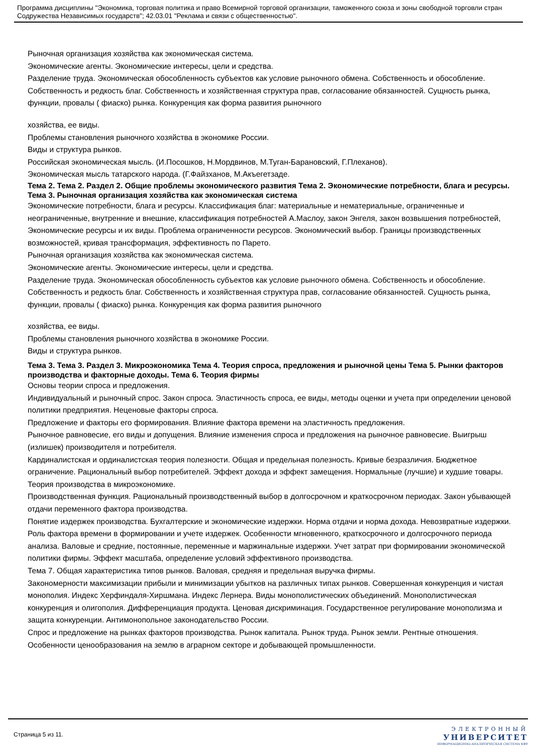Программа дисциплины "Экономика, торговая политика и право Всемирной торговой организации, таможенного союза и зоны свободной торговли стран Содружества Независимых государств"; 42.03.01 "Реклама и связи с общественностью".
Рыночная организация хозяйства как экономическая система.
Экономические агенты. Экономические интересы, цели и средства.
Разделение труда. Экономическая обособленность субъектов как условие рыночного обмена. Собственность и обособление. Собственность и редкость благ. Собственность и хозяйственная структура прав, согласование обязанностей. Сущность рынка, функции, провалы ( фиаско) рынка. Конкуренция как форма развития рыночного
хозяйства, ее виды.
Проблемы становления рыночного хозяйства в экономике России.
Виды и структура рынков.
Российская экономическая мысль. (И.Посошков, Н.Мордвинов, М.Туган-Барановский, Г.Плеханов).
Экономическая мысль татарского народа. (Г.Файзханов, М.Акъегетзаде.
Тема 2. Тема 2. Раздел 2. Общие проблемы экономического развития Тема 2. Экономические потребности, блага и ресурсы. Тема 3. Рыночная организация хозяйства как экономическая система
Экономические потребности, блага и ресурсы. Классификация благ: материальные и нематериальные, ограниченные и неограниченные, внутренние и внешние, классификация потребностей А.Маслоу, закон Энгеля, закон возвышения потребностей, Экономические ресурсы и их виды. Проблема ограниченности ресурсов. Экономический выбор. Границы производственных возможностей, кривая трансформация, эффективность по Парето.
Рыночная организация хозяйства как экономическая система.
Экономические агенты. Экономические интересы, цели и средства.
Разделение труда. Экономическая обособленность субъектов как условие рыночного обмена. Собственность и обособление. Собственность и редкость благ. Собственность и хозяйственная структура прав, согласование обязанностей. Сущность рынка, функции, провалы ( фиаско) рынка. Конкуренция как форма развития рыночного
хозяйства, ее виды.
Проблемы становления рыночного хозяйства в экономике России.
Виды и структура рынков.
Тема 3. Тема 3. Раздел 3. Микроэкономика Тема 4. Теория спроса, предложения и рыночной цены Тема 5. Рынки факторов производства и факторные доходы. Тема 6. Теория фирмы
Основы теории спроса и предложения.
Индивидуальный и рыночный спрос. Закон спроса. Эластичность спроса, ее виды, методы оценки и учета при определении ценовой политики предприятия. Неценовые факторы спроса.
Предложение и факторы его формирования. Влияние фактора времени на эластичность предложения.
Рыночное равновесие, его виды и допущения. Влияние изменения спроса и предложения на рыночное равновесие. Выигрыш (излишек) производителя и потребителя.
Кардиналистская и ординалистская теория полезности. Общая и предельная полезность. Кривые безразличия. Бюджетное ограничение. Рациональный выбор потребителей. Эффект дохода и эффект замещения. Нормальные (лучшие) и худшие товары.
Теория производства в микроэкономике.
Производственная функция. Рациональный производственный выбор в долгосрочном и краткосрочном периодах. Закон убывающей отдачи переменного фактора производства.
Понятие издержек производства. Бухгалтерские и экономические издержки. Норма отдачи и норма дохода. Невозвратные издержки. Роль фактора времени в формировании и учете издержек. Особенности мгновенного, краткосрочного и долгосрочного периода анализа. Валовые и средние, постоянные, переменные и маржинальные издержки. Учет затрат при формировании экономической политики фирмы. Эффект масштаба, определение условий эффективного производства.
Тема 7. Общая характеристика типов рынков. Валовая, средняя и предельная выручка фирмы.
Закономерности максимизации прибыли и минимизации убытков на различных типах рынков. Совершенная конкуренция и чистая монополия. Индекс Херфиндаля-Хиршмана. Индекс Лернера. Виды монополистических объединений. Монополистическая конкуренция и олигополия. Дифференциация продукта. Ценовая дискриминация. Государственное регулирование монополизма и защита конкуренции. Антимонопольное законодательство России.
Спрос и предложение на рынках факторов производства. Рынок капитала. Рынок труда. Рынок земли. Рентные отношения. Особенности ценообразования на землю в аграрном секторе и добывающей промышленности.
Страница 5 из 11.
ЭЛЕКТРОННЫЙ
УНИВЕРСИТЕТ
ИНФОРМАЦИОННО-АНАЛИТИЧЕСКАЯ СИСТЕМА КФУ